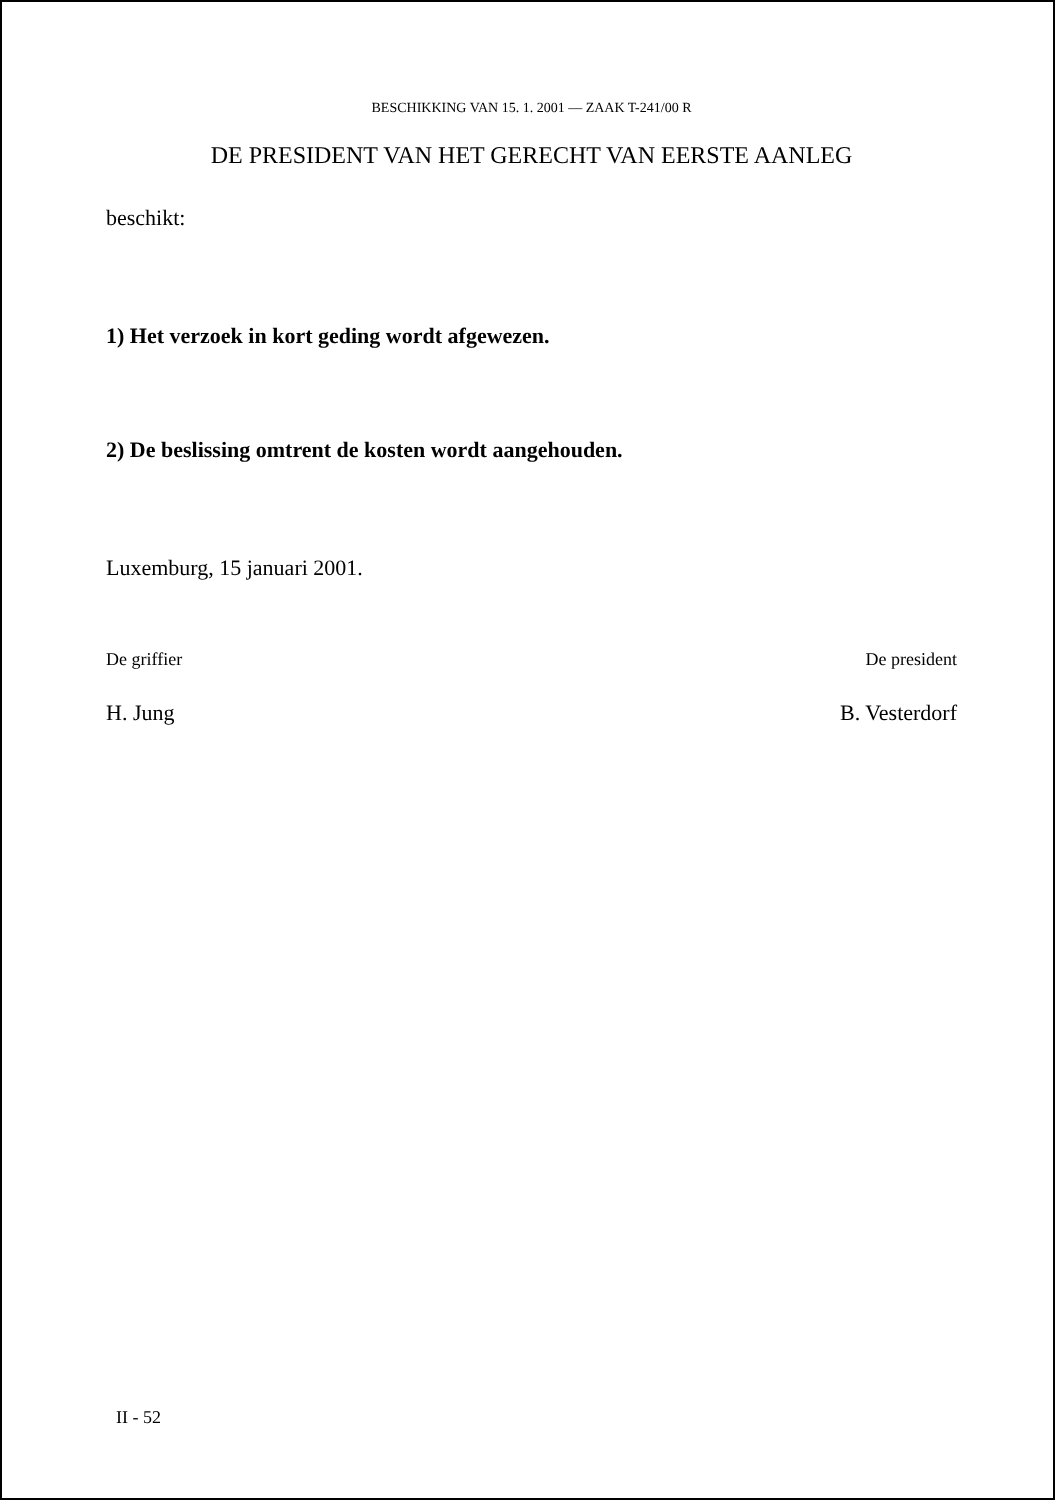BESCHIKKING VAN 15. 1. 2001 — ZAAK T-241/00 R
DE PRESIDENT VAN HET GERECHT VAN EERSTE AANLEG
beschikt:
1) Het verzoek in kort geding wordt afgewezen.
2) De beslissing omtrent de kosten wordt aangehouden.
Luxemburg, 15 januari 2001.
De griffier
H. Jung
De president
B. Vesterdorf
II - 52